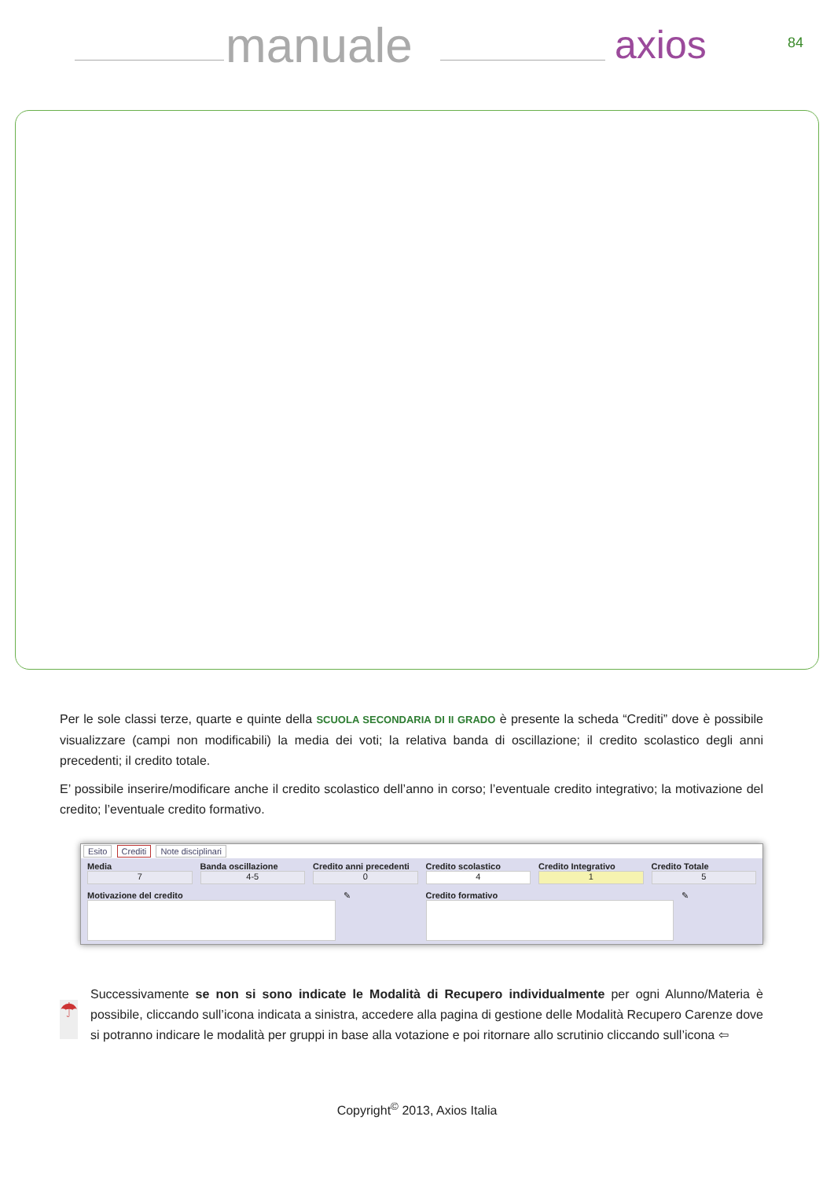manuale axios 84
Per le sole classi terze, quarte e quinte della SCUOLA SECONDARIA DI II GRADO è presente la scheda “Crediti” dove è possibile visualizzare (campi non modificabili) la media dei voti; la relativa banda di oscillazione; il credito scolastico degli anni precedenti; il credito totale.
E’ possibile inserire/modificare anche il credito scolastico dell’anno in corso; l’eventuale credito integrativo; la motivazione del credito; l’eventuale credito formativo.
Esito Crediti Note disciplinari
Media
7
Banda oscillazione
4-5
Credito anni precedenti
0
Credito scolastico
4
Credito Integrativo
1
Credito Totale
5
Motivazione del credito ✎ Credito formativo ✎
☂
Successivamente se non si sono indicate le Modalità di Recupero individualmente per ogni Alunno/Materia è possibile, cliccando sull’icona indicata a sinistra, accedere alla pagina di gestione delle Modalità Recupero Carenze dove si potranno indicare le modalità per gruppi in base alla votazione e poi ritornare allo scrutinio cliccando sull’icona ⇦
Copyright<sup>©</sup> 2013, Axios Italia